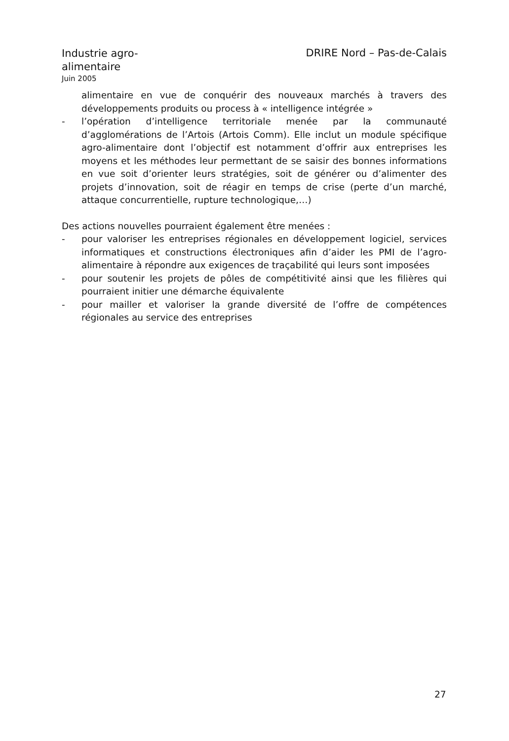Industrie agro-alimentaire
Juin 2005
DRIRE Nord – Pas-de-Calais
alimentaire en vue de conquérir des nouveaux marchés à travers des développements produits ou process à « intelligence intégrée »
- l’opération d’intelligence territoriale menée par la communauté d’agglomérations de l’Artois (Artois Comm). Elle inclut un module spécifique agro-alimentaire dont l’objectif est notamment d’offrir aux entreprises les moyens et les méthodes leur permettant de se saisir des bonnes informations en vue soit d’orienter leurs stratégies, soit de générer ou d’alimenter des projets d’innovation, soit de réagir en temps de crise (perte d’un marché, attaque concurrentielle, rupture technologique,…)
Des actions nouvelles pourraient également être menées :
- pour valoriser les entreprises régionales en développement logiciel, services informatiques et constructions électroniques afin d’aider les PMI de l’agro-alimentaire à répondre aux exigences de traçabilité qui leurs sont imposées
- pour soutenir les projets de pôles de compétitivité ainsi que les filières qui pourraient initier une démarche équivalente
- pour mailler et valoriser la grande diversité de l’offre de compétences régionales au service des entreprises
27